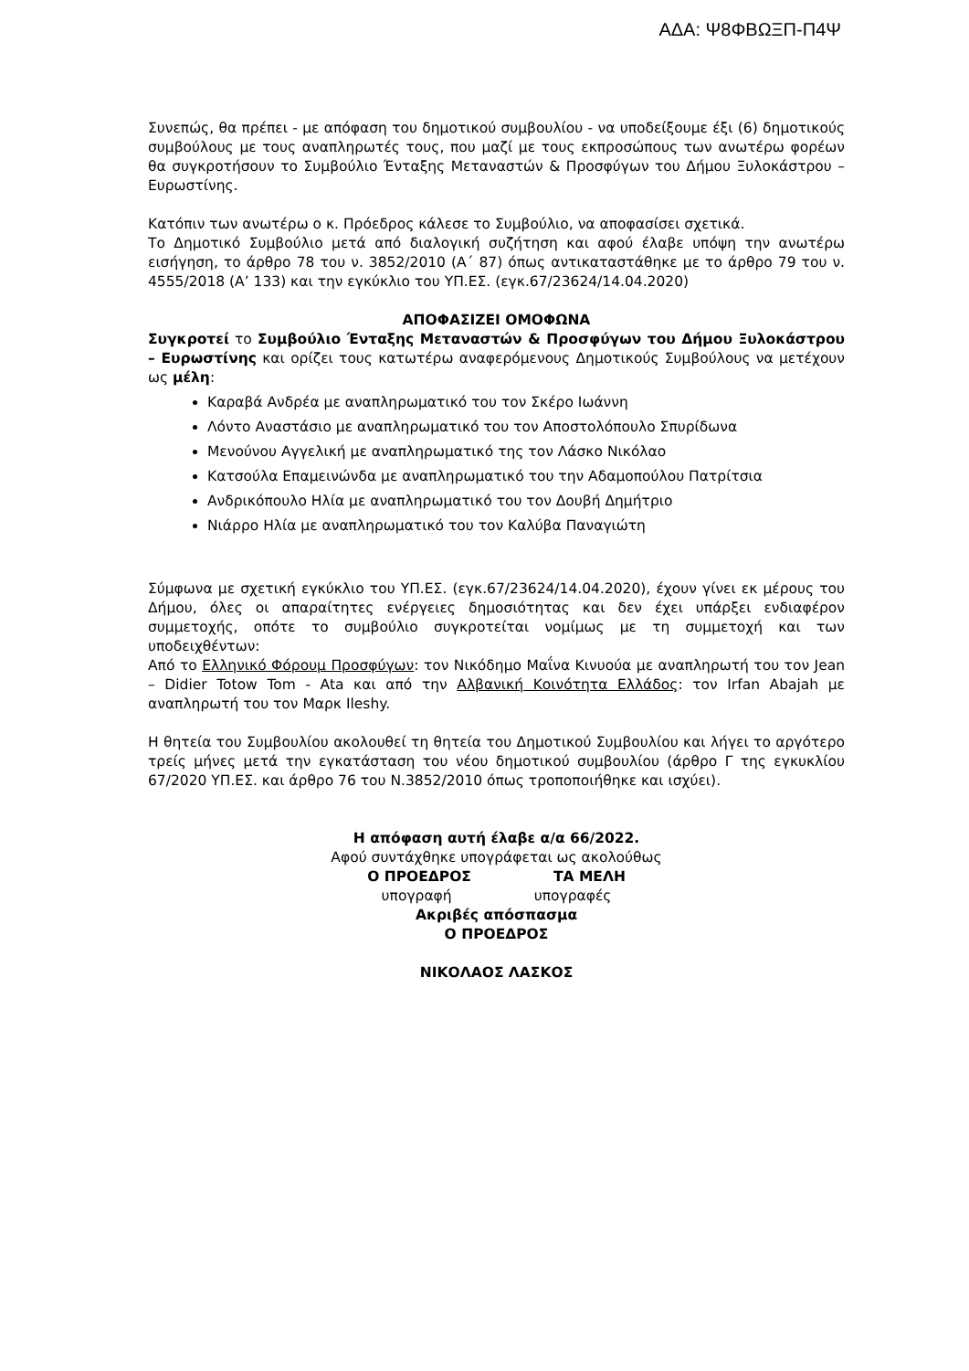ΑΔΑ: Ψ8ΦΒΩΞΠ-Π4Ψ
Συνεπώς, θα πρέπει - με απόφαση του δημοτικού συμβουλίου - να υποδείξουμε έξι (6) δημοτικούς συμβούλους με τους αναπληρωτές τους, που μαζί με τους εκπροσώπους των ανωτέρω φορέων θα συγκροτήσουν το Συμβούλιο Ένταξης Μεταναστών & Προσφύγων του Δήμου Ξυλοκάστρου – Ευρωστίνης.
Κατόπιν των ανωτέρω ο κ. Πρόεδρος κάλεσε το Συμβούλιο, να αποφασίσει σχετικά.
Το Δημοτικό Συμβούλιο μετά από διαλογική συζήτηση και αφού έλαβε υπόψη την ανωτέρω εισήγηση, το άρθρο 78 του ν. 3852/2010 (Α΄ 87) όπως αντικαταστάθηκε με το άρθρο 79 του ν. 4555/2018 (Α’ 133) και την εγκύκλιο του ΥΠ.ΕΣ. (εγκ.67/23624/14.04.2020)
ΑΠΟΦΑΣΙΖΕΙ ΟΜΟΦΩΝΑ
Συγκροτεί το Συμβούλιο Ένταξης Μεταναστών & Προσφύγων του Δήμου Ξυλοκάστρου – Ευρωστίνης και ορίζει τους κατωτέρω αναφερόμενους Δημοτικούς Συμβούλους να μετέχουν ως μέλη:
Καραβά Ανδρέα με αναπληρωματικό του τον Σκέρο Ιωάννη
Λόντο Αναστάσιο με αναπληρωματικό του τον Αποστολόπουλο Σπυρίδωνα
Μενούνου Αγγελική με αναπληρωματικό της τον Λάσκο Νικόλαο
Κατσούλα Επαμεινώνδα με αναπληρωματικό του την Αδαμοπούλου Πατρίτσια
Ανδρικόπουλο Ηλία με αναπληρωματικό του τον Δουβή Δημήτριο
Νιάρρο Ηλία με αναπληρωματικό του τον Καλύβα Παναγιώτη
Σύμφωνα με σχετική εγκύκλιο του ΥΠ.ΕΣ. (εγκ.67/23624/14.04.2020), έχουν γίνει εκ μέρους του Δήμου, όλες οι απαραίτητες ενέργειες δημοσιότητας και δεν έχει υπάρξει ενδιαφέρον συμμετοχής, οπότε το συμβούλιο συγκροτείται νομίμως με τη συμμετοχή και των υποδειχθέντων:
Από το Ελληνικό Φόρουμ Προσφύγων: τον Νικόδημο Μαΐνα Κινυούα με αναπληρωτή του τον Jean – Didier Totow Tom - Ata και από την Αλβανική Κοινότητα Ελλάδος: τον Irfan Abajah με αναπληρωτή του τον Μαρκ Ileshy.
Η θητεία του Συμβουλίου ακολουθεί τη θητεία του Δημοτικού Συμβουλίου και λήγει το αργότερο τρείς μήνες μετά την εγκατάσταση του νέου δημοτικού συμβουλίου (άρθρο Γ της εγκυκλίου 67/2020 ΥΠ.ΕΣ. και άρθρο 76 του Ν.3852/2010 όπως τροποποιήθηκε και ισχύει).
Η απόφαση αυτή έλαβε α/α 66/2022.
Αφού συντάχθηκε υπογράφεται ως ακολούθως
Ο ΠΡΟΕΔΡΟΣ ΤΑ ΜΕΛΗ
υπογραφή υπογραφές
Ακριβές απόσπασμα
Ο ΠΡΟΕΔΡΟΣ
ΝΙΚΟΛΑΟΣ ΛΑΣΚΟΣ